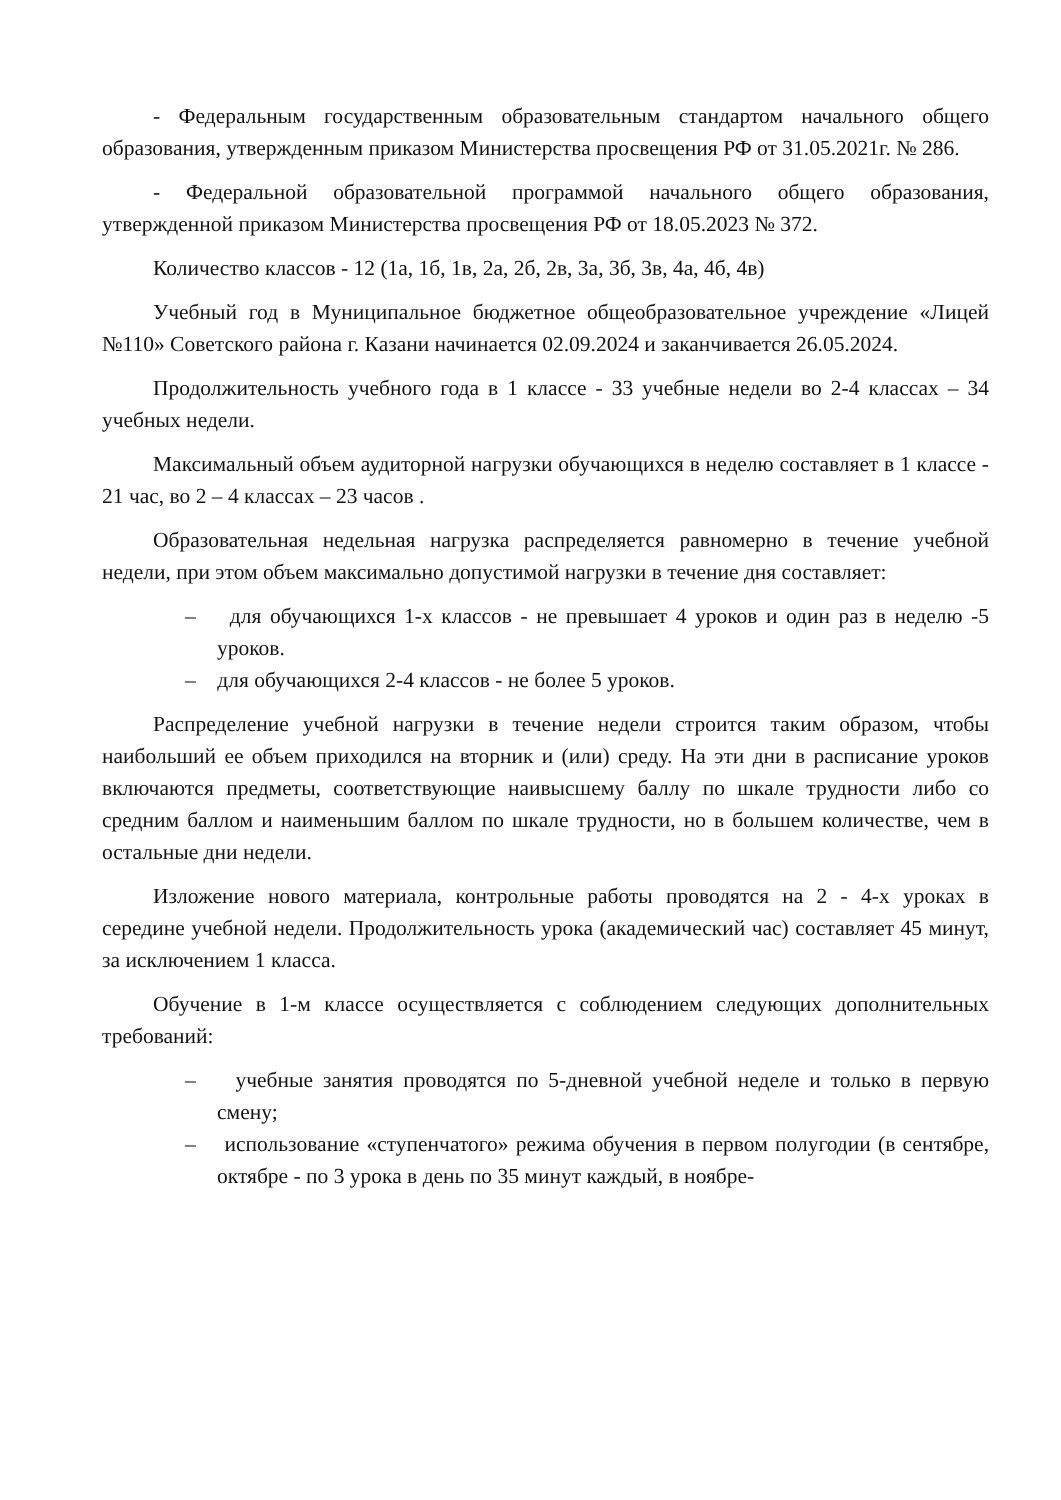- Федеральным государственным образовательным стандартом начального общего образования, утвержденным приказом Министерства просвещения РФ от 31.05.2021г. № 286.
- Федеральной образовательной программой начального общего образования, утвержденной приказом Министерства просвещения РФ от 18.05.2023 № 372.
Количество классов - 12 (1а, 1б, 1в, 2а, 2б, 2в, 3а, 3б, 3в, 4а, 4б, 4в)
Учебный год в Муниципальное бюджетное общеобразовательное учреждение «Лицей №110» Советского района г. Казани начинается 02.09.2024 и заканчивается 26.05.2024.
Продолжительность учебного года в 1 классе - 33 учебные недели во 2-4 классах – 34 учебных недели.
Максимальный объем аудиторной нагрузки обучающихся в неделю составляет в 1 классе - 21 час, во 2 – 4 классах – 23 часов .
Образовательная недельная нагрузка распределяется равномерно в течение учебной недели, при этом объем максимально допустимой нагрузки в течение дня составляет:
– для обучающихся 1-х классов - не превышает 4 уроков и один раз в неделю -5 уроков.
– для обучающихся 2-4 классов - не более 5 уроков.
Распределение учебной нагрузки в течение недели строится таким образом, чтобы наибольший ее объем приходился на вторник и (или) среду. На эти дни в расписание уроков включаются предметы, соответствующие наивысшему баллу по шкале трудности либо со средним баллом и наименьшим баллом по шкале трудности, но в большем количестве, чем в остальные дни недели.
Изложение нового материала, контрольные работы проводятся на 2 - 4-х уроках в середине учебной недели. Продолжительность урока (академический час) составляет 45 минут, за исключением 1 класса.
Обучение в 1-м классе осуществляется с соблюдением следующих дополнительных требований:
– учебные занятия проводятся по 5-дневной учебной неделе и только в первую смену;
– использование «ступенчатого» режима обучения в первом полугодии (в сентябре, октябре - по 3 урока в день по 35 минут каждый, в ноябре-